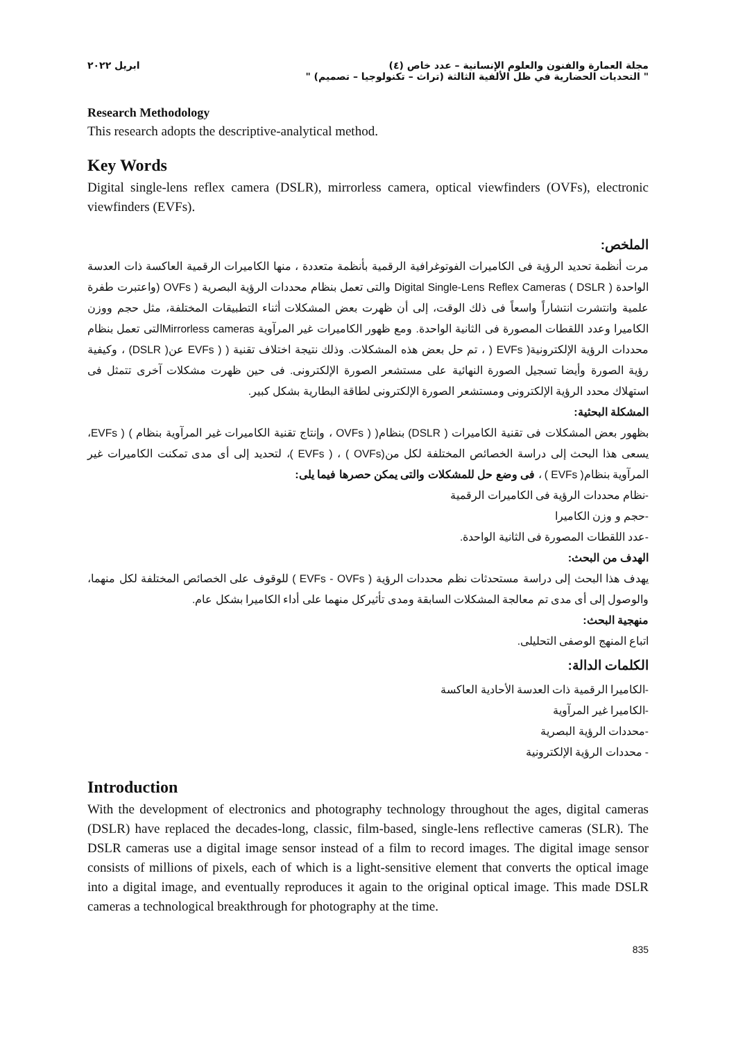مجلة العمارة والفنون والعلوم الإنسانية – عدد خاص (٤)
" التحديات الحضارية في ظل الألفية الثالثة (تراث – تكنولوجيا – تصميم) "
ابريل ٢٠٢٢
Research Methodology
This research adopts the descriptive-analytical method.
Key Words
Digital single-lens reflex camera (DSLR), mirrorless camera, optical viewfinders (OVFs), electronic viewfinders (EVFs).
الملخص:
مرت أنظمة تحديد الرؤية فى الكاميرات الفوتوغرافية الرقمية بأنظمة متعددة ، منها الكاميرات الرقمية العاكسة ذات العدسة الواحدة ( Digital Single-Lens Reflex Cameras ( DSLR والتى تعمل بنظام محددات الرؤية البصرية ( OVFs (واعتبرت طفرة علمية وانتشرت انتشاراً واسعاً فى ذلك الوقت، إلى أن ظهرت بعض المشكلات أثناء التطبيقات المختلفة، مثل حجم ووزن الكاميرا وعدد اللقطات المصورة فى الثانية الواحدة. ومع ظهور الكاميرات غير المرآوية Mirrorless camerasالتى تعمل بنظام محددات الرؤية الإلكترونية( EVFs ( ، تم حل بعض هذه المشكلات. وذلك نتيجة اختلاف تقنية ( ( EVFs عن( DSLR) ، وكيفية رؤية الصورة وأيضا تسجيل الصورة النهائية على مستشعر الصورة الإلكترونى. فى حين ظهرت مشكلات آخرى تتمثل فى استهلاك محدد الرؤية الإلكترونى ومستشعر الصورة الإلكترونى لطاقة البطارية بشكل كبير.
المشكلة البحثية:
بظهور بعض المشكلات فى تقنية الكاميرات ( DSLR) بنظام( ( OVFs ، وإنتاج تقنية الكاميرات غير المرآوية بنظام ) ( EVFs، يسعى هذا البحث إلى دراسة الخصائص المختلفة لكل من(OVFs ) ، ( EVFs )، لتحديد إلى أى مدى تمكنت الكاميرات غير المرآوية بنظام( EVFs ) ، فى وضع حل للمشكلات والتى يمكن حصرها فيما يلى:
-نظام محددات الرؤية فى الكاميرات الرقمية
-حجم و وزن الكاميرا
-عدد اللقطات المصورة فى الثانية الواحدة.
الهدف من البحث:
يهدف هذا البحث إلى دراسة مستحدثات نظم محددات الرؤية ( EVFs - OVFs ) للوقوف على الخصائص المختلفة لكل منهما، والوصول إلى أى مدى تم معالجة المشكلات السابقة ومدى تأثيركل منهما على أداء الكاميرا بشكل عام.
منهجية البحث:
اتباع المنهج الوصفى التحليلى.
الكلمات الدالة:
-الكاميرا الرقمية ذات العدسة الأحادية العاكسة
-الكاميرا غير المرآوية
-محددات الرؤية البصرية
- محددات الرؤية الإلكترونية
Introduction
With the development of electronics and photography technology throughout the ages, digital cameras (DSLR) have replaced the decades-long, classic, film-based, single-lens reflective cameras (SLR). The DSLR cameras use a digital image sensor instead of a film to record images. The digital image sensor consists of millions of pixels, each of which is a light-sensitive element that converts the optical image into a digital image, and eventually reproduces it again to the original optical image. This made DSLR cameras a technological breakthrough for photography at the time.
835